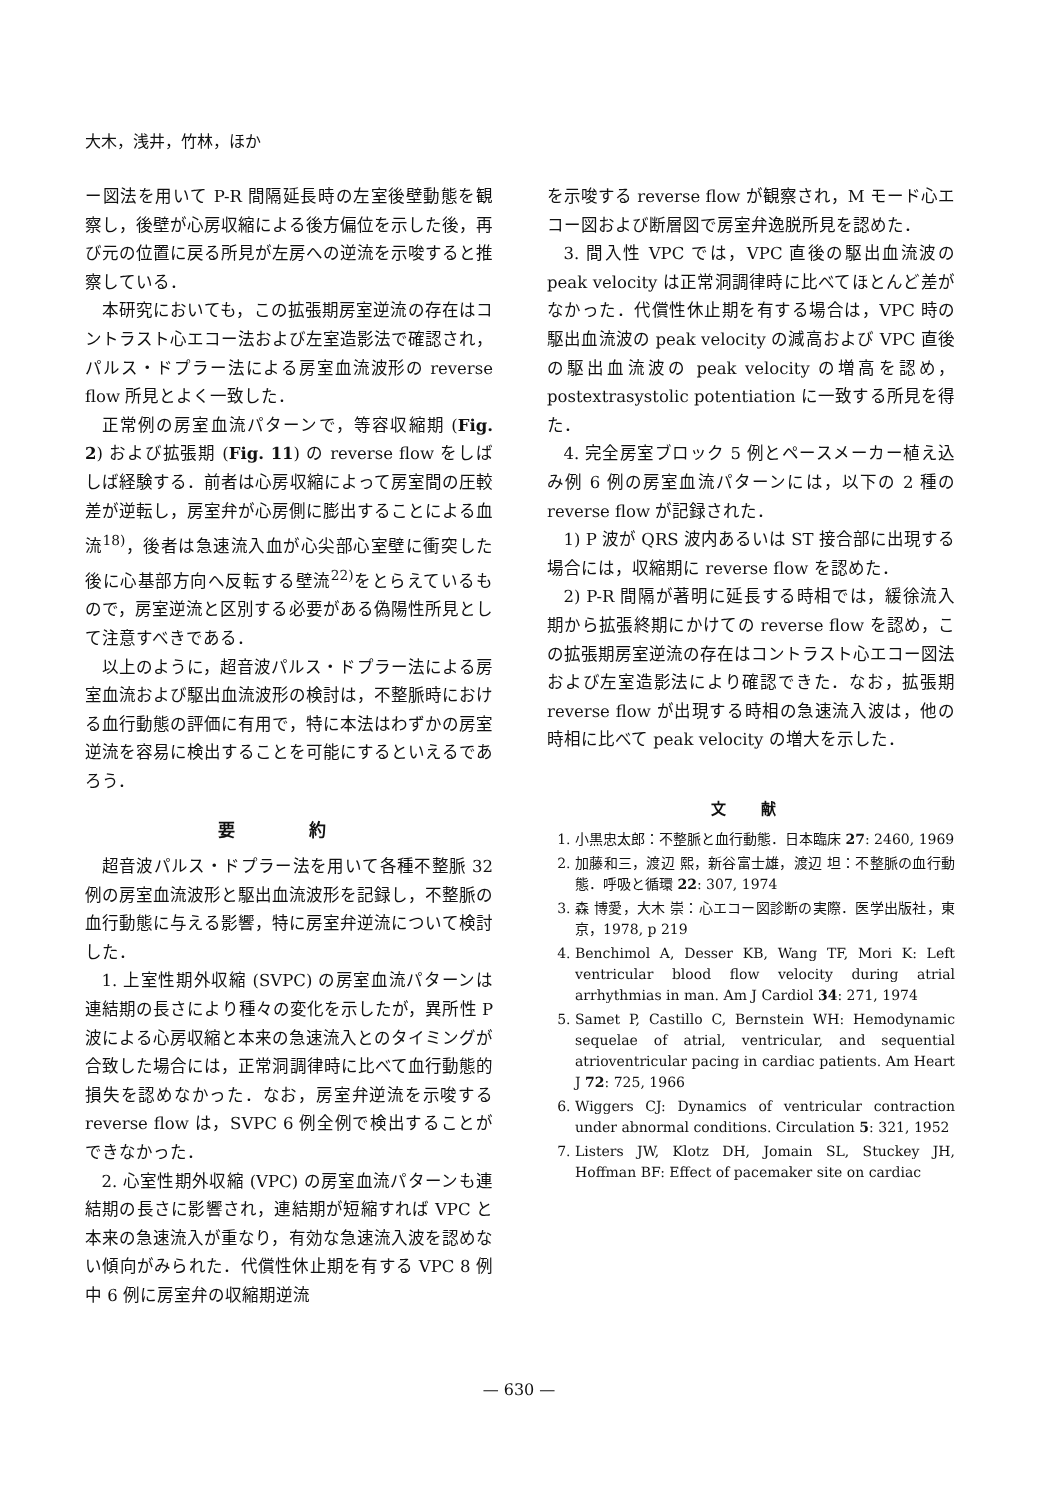大木，浅井，竹林，ほか
ー図法を用いて P-R 間隔延長時の左室後壁動態を観察し，後壁が心房収縮による後方偏位を示した後，再び元の位置に戻る所見が左房への逆流を示唆すると推察している．
本研究においても，この拡張期房室逆流の存在はコントラスト心エコー法および左室造影法で確認され，パルス・ドプラー法による房室血流波形の reverse flow 所見とよく一致した．
正常例の房室血流パターンで，等容収縮期 (Fig. 2) および拡張期 (Fig. 11) の reverse flow をしばしば経験する．前者は心房収縮によって房室間の圧較差が逆転し，房室弁が心房側に膨出することによる血流<sup>18)</sup>，後者は急速流入血が心尖部心室壁に衝突した後に心基部方向へ反転する壁流<sup>22)</sup>をとらえているもので，房室逆流と区別する必要がある偽陽性所見として注意すべきである．
以上のように，超音波パルス・ドプラー法による房室血流および駆出血流波形の検討は，不整脈時における血行動態の評価に有用で，特に本法はわずかの房室逆流を容易に検出することを可能にするといえるであろう．
要 約
超音波パルス・ドプラー法を用いて各種不整脈 32 例の房室血流波形と駆出血流波形を記録し，不整脈の血行動態に与える影響，特に房室弁逆流について検討した．
1. 上室性期外収縮 (SVPC) の房室血流パターンは連結期の長さにより種々の変化を示したが，異所性 P 波による心房収縮と本来の急速流入とのタイミングが合致した場合には，正常洞調律時に比べて血行動態的損失を認めなかった．なお，房室弁逆流を示唆する reverse flow は，SVPC 6 例全例で検出することができなかった．
2. 心室性期外収縮 (VPC) の房室血流パターンも連結期の長さに影響され，連結期が短縮すれば VPC と本来の急速流入が重なり，有効な急速流入波を認めない傾向がみられた．代償性休止期を有する VPC 8 例中 6 例に房室弁の収縮期逆流
を示唆する reverse flow が観察され，M モード心エコー図および断層図で房室弁逸脱所見を認めた．
3. 間入性 VPC では，VPC 直後の駆出血流波の peak velocity は正常洞調律時に比べてほとんど差がなかった．代償性休止期を有する場合は，VPC 時の駆出血流波の peak velocity の減高および VPC 直後の駆出血流波の peak velocity の増高を認め，postextrasystolic potentiation に一致する所見を得た．
4. 完全房室ブロック 5 例とペースメーカー植え込み例 6 例の房室血流パターンには，以下の 2 種の reverse flow が記録された．
1) P 波が QRS 波内あるいは ST 接合部に出現する場合には，収縮期に reverse flow を認めた．
2) P-R 間隔が著明に延長する時相では，緩徐流入期から拡張終期にかけての reverse flow を認め，この拡張期房室逆流の存在はコントラスト心エコー図法および左室造影法により確認できた．なお，拡張期 reverse flow が出現する時相の急速流入波は，他の時相に比べて peak velocity の増大を示した．
文 献
1. 小黒忠太郎：不整脈と血行動態．日本臨床 27: 2460, 1969
2. 加藤和三，渡辺 熙，新谷富士雄，渡辺 坦：不整脈の血行動態．呼吸と循環 22: 307, 1974
3. 森 博愛，大木 崇：心エコー図診断の実際．医学出版社，東京，1978, p 219
4. Benchimol A, Desser KB, Wang TF, Mori K: Left ventricular blood flow velocity during atrial arrhythmias in man. Am J Cardiol 34: 271, 1974
5. Samet P, Castillo C, Bernstein WH: Hemodynamic sequelae of atrial, ventricular, and sequential atrioventricular pacing in cardiac patients. Am Heart J 72: 725, 1966
6. Wiggers CJ: Dynamics of ventricular contraction under abnormal conditions. Circulation 5: 321, 1952
7. Listers JW, Klotz DH, Jomain SL, Stuckey JH, Hoffman BF: Effect of pacemaker site on cardiac
— 630 —